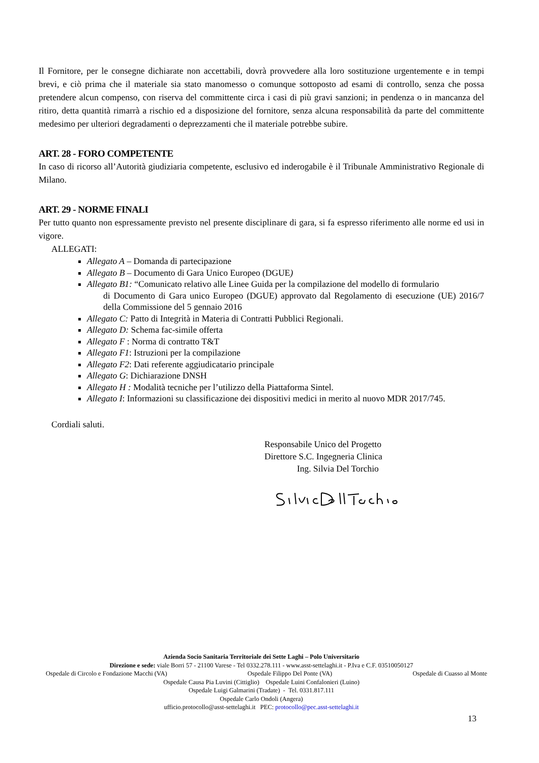Il Fornitore, per le consegne dichiarate non accettabili, dovrà provvedere alla loro sostituzione urgentemente e in tempi brevi, e ciò prima che il materiale sia stato manomesso o comunque sottoposto ad esami di controllo, senza che possa pretendere alcun compenso, con riserva del committente circa i casi di più gravi sanzioni; in pendenza o in mancanza del ritiro, detta quantità rimarrà a rischio ed a disposizione del fornitore, senza alcuna responsabilità da parte del committente medesimo per ulteriori degradamenti o deprezzamenti che il materiale potrebbe subire.
ART. 28 - FORO COMPETENTE
In caso di ricorso all’Autorità giudiziaria competente, esclusivo ed inderogabile è il Tribunale Amministrativo Regionale di Milano.
ART. 29 - NORME FINALI
Per tutto quanto non espressamente previsto nel presente disciplinare di gara, si fa espresso riferimento alle norme ed usi in vigore.
ALLEGATI:
Allegato A – Domanda di partecipazione
Allegato B – Documento di Gara Unico Europeo (DGUE)
Allegato B1: “Comunicato relativo alle Linee Guida per la compilazione del modello di formulario
di Documento di Gara unico Europeo (DGUE) approvato dal Regolamento di esecuzione (UE) 2016/7 della Commissione del 5 gennaio 2016
Allegato C: Patto di Integrità in Materia di Contratti Pubblici Regionali.
Allegato D: Schema fac-simile offerta
Allegato F : Norma di contratto T&T
Allegato F1: Istruzioni per la compilazione
Allegato F2: Dati referente aggiudicatario principale
Allegato G: Dichiarazione DNSH
Allegato H : Modalità tecniche per l’utilizzo della Piattaforma Sintel.
Allegato I: Informazioni su classificazione dei dispositivi medici in merito al nuovo MDR 2017/745.
Cordiali saluti.
Responsabile Unico del Progetto
Direttore S.C. Ingegneria Clinica
Ing. Silvia Del Torchio
Azienda Socio Sanitaria Territoriale dei Sette Laghi – Polo Universitario
Direzione e sede: viale Borri 57 - 21100 Varese - Tel 0332.278.111 - www.asst-settelaghi.it - P.Iva e C.F. 03510050127
Ospedale di Circolo e Fondazione Macchi (VA) Ospedale Filippo Del Ponte (VA) Ospedale di Cuasso al Monte
Ospedale Causa Pia Luvini (Cittiglio) Ospedale Luini Confalonieri (Luino)
Ospedale Luigi Galmarini (Tradate) - Tel. 0331.817.111
Ospedale Carlo Ondoli (Angera)
ufficio.protocollo@asst-settelaghi.it PEC: protocollo@pec.asst-settelaghi.it
13